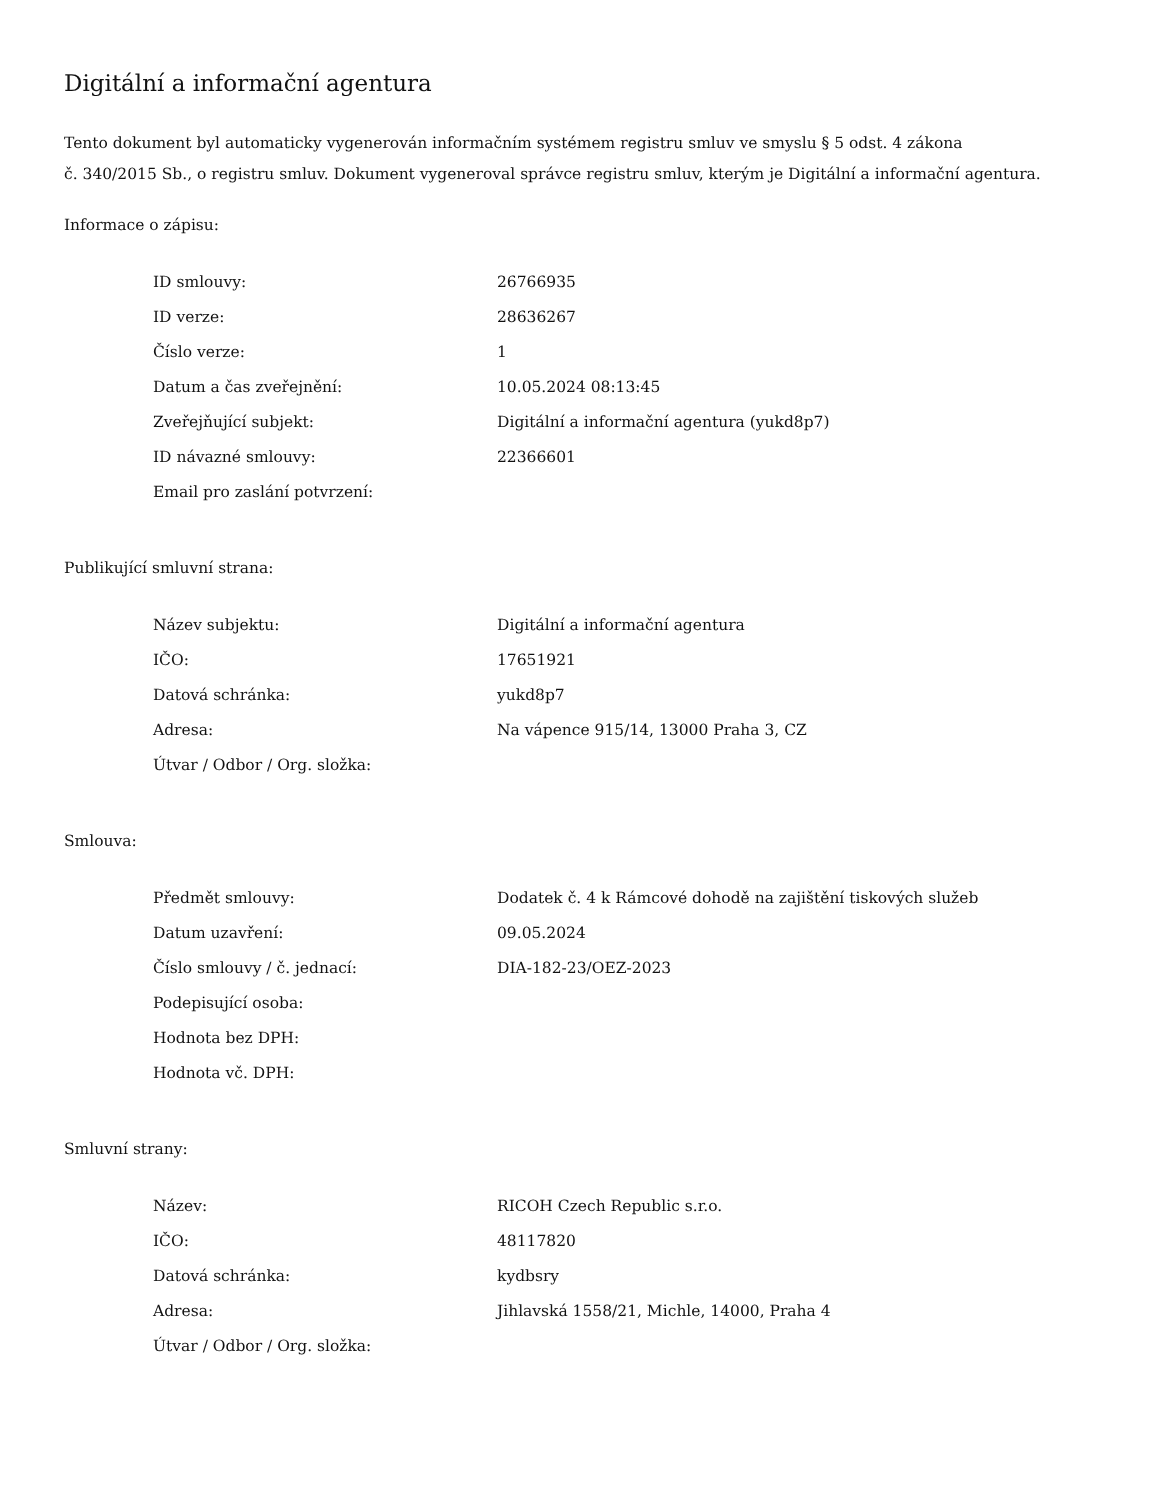Digitální a informační agentura
Tento dokument byl automaticky vygenerován informačním systémem registru smluv ve smyslu § 5 odst. 4 zákona
č. 340/2015 Sb., o registru smluv. Dokument vygeneroval správce registru smluv, kterým je Digitální a informační agentura.
Informace o zápisu:
| ID smlouvy: | 26766935 |
| ID verze: | 28636267 |
| Číslo verze: | 1 |
| Datum a čas zveřejnění: | 10.05.2024 08:13:45 |
| Zveřejňující subjekt: | Digitální a informační agentura (yukd8p7) |
| ID návazné smlouvy: | 22366601 |
| Email pro zaslání potvrzení: | |
Publikující smluvní strana:
| Název subjektu: | Digitální a informační agentura |
| IČO: | 17651921 |
| Datová schránka: | yukd8p7 |
| Adresa: | Na vápence 915/14, 13000 Praha 3, CZ |
| Útvar / Odbor / Org. složka: | |
Smlouva:
| Předmět smlouvy: | Dodatek č. 4 k Rámcové dohodě na zajištění tiskových služeb |
| Datum uzavření: | 09.05.2024 |
| Číslo smlouvy / č. jednací: | DIA-182-23/OEZ-2023 |
| Podepisující osoba: | |
| Hodnota bez DPH: | |
| Hodnota vč. DPH: | |
Smluvní strany:
| Název: | RICOH Czech Republic s.r.o. |
| IČO: | 48117820 |
| Datová schránka: | kydbsry |
| Adresa: | Jihlavská 1558/21, Michle, 14000, Praha 4 |
| Útvar / Odbor / Org. složka: | |